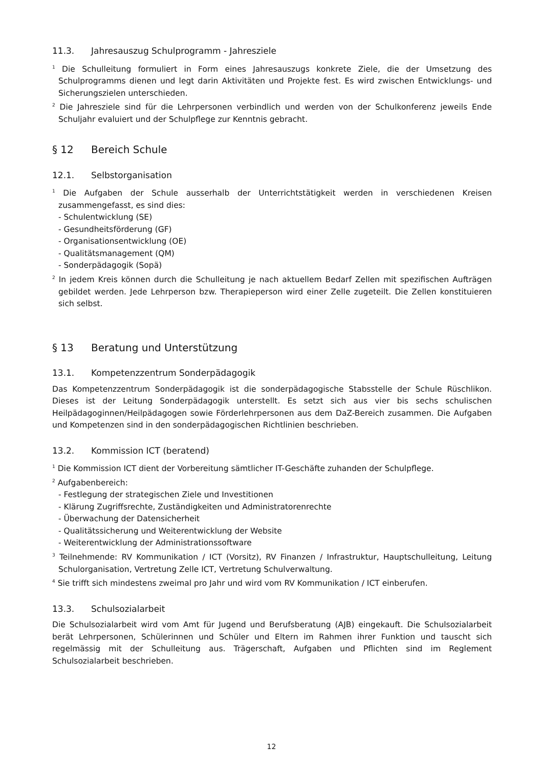11.3. Jahresauszug Schulprogramm - Jahresziele
<sup>1</sup> Die Schulleitung formuliert in Form eines Jahresauszugs konkrete Ziele, die der Umsetzung des Schulprogramms dienen und legt darin Aktivitäten und Projekte fest. Es wird zwischen Entwicklungs- und Sicherungszielen unterschieden.
<sup>2</sup> Die Jahresziele sind für die Lehrpersonen verbindlich und werden von der Schulkonferenz jeweils Ende Schuljahr evaluiert und der Schulpflege zur Kenntnis gebracht.
§ 12 Bereich Schule
12.1. Selbstorganisation
<sup>1</sup> Die Aufgaben der Schule ausserhalb der Unterrichtstätigkeit werden in verschiedenen Kreisen zusammengefasst, es sind dies:
- Schulentwicklung (SE)
- Gesundheitsförderung (GF)
- Organisationsentwicklung (OE)
- Qualitätsmanagement (QM)
- Sonderpädagogik (Sopä)
<sup>2</sup> In jedem Kreis können durch die Schulleitung je nach aktuellem Bedarf Zellen mit spezifischen Aufträgen gebildet werden. Jede Lehrperson bzw. Therapieperson wird einer Zelle zugeteilt. Die Zellen konstituieren sich selbst.
§ 13 Beratung und Unterstützung
13.1. Kompetenzzentrum Sonderpädagogik
Das Kompetenzzentrum Sonderpädagogik ist die sonderpädagogische Stabsstelle der Schule Rüschlikon. Dieses ist der Leitung Sonderpädagogik unterstellt. Es setzt sich aus vier bis sechs schulischen Heilpädagoginnen/Heilpädagogen sowie Förderlehrpersonen aus dem DaZ-Bereich zusammen. Die Aufgaben und Kompetenzen sind in den sonderpädagogischen Richtlinien beschrieben.
13.2. Kommission ICT (beratend)
<sup>1</sup> Die Kommission ICT dient der Vorbereitung sämtlicher IT-Geschäfte zuhanden der Schulpflege.
<sup>2</sup> Aufgabenbereich:
- Festlegung der strategischen Ziele und Investitionen
- Klärung Zugriffsrechte, Zuständigkeiten und Administratorenrechte
- Überwachung der Datensicherheit
- Qualitätssicherung und Weiterentwicklung der Website
- Weiterentwicklung der Administrationssoftware
<sup>3</sup> Teilnehmende: RV Kommunikation / ICT (Vorsitz), RV Finanzen / Infrastruktur, Hauptschulleitung, Leitung Schulorganisation, Vertretung Zelle ICT, Vertretung Schulverwaltung.
<sup>4</sup> Sie trifft sich mindestens zweimal pro Jahr und wird vom RV Kommunikation / ICT einberufen.
13.3. Schulsozialarbeit
Die Schulsozialarbeit wird vom Amt für Jugend und Berufsberatung (AJB) eingekauft. Die Schulsozialarbeit berät Lehrpersonen, Schülerinnen und Schüler und Eltern im Rahmen ihrer Funktion und tauscht sich regelmässig mit der Schulleitung aus. Trägerschaft, Aufgaben und Pflichten sind im Reglement Schulsozialarbeit beschrieben.
12